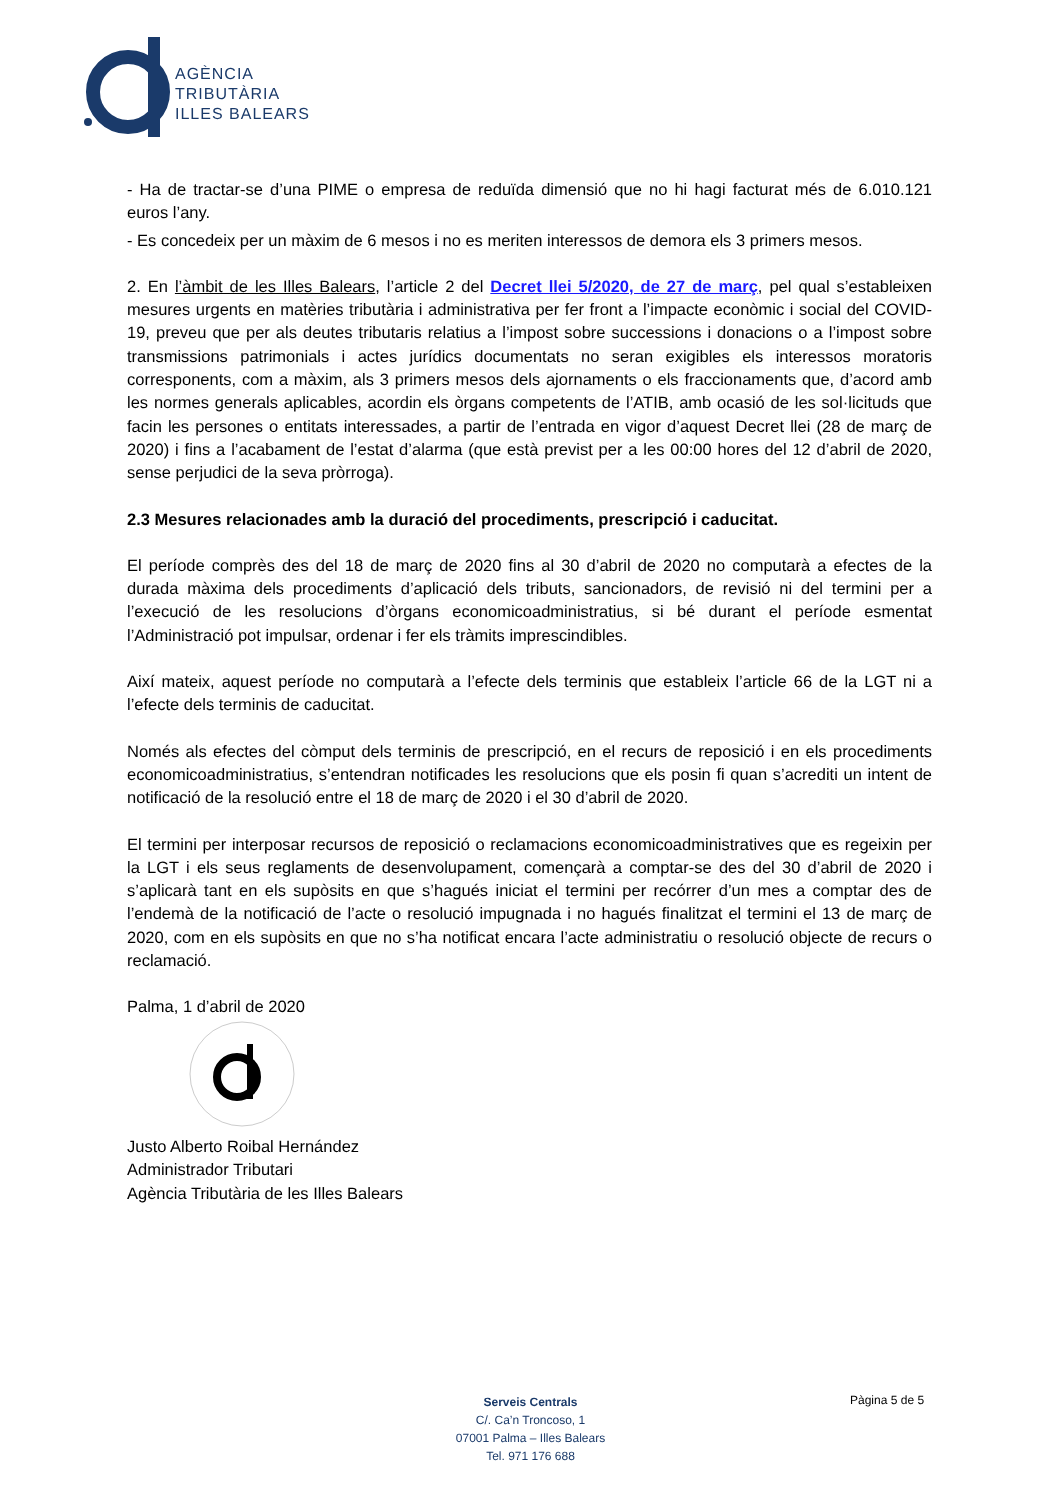AGÈNCIA
TRIBUTÀRIA
ILLES BALEARS
- Ha de tractar-se d’una PIME o empresa de reduïda dimensió que no hi hagi facturat més de 6.010.121 euros l’any.
- Es concedeix per un màxim de 6 mesos i no es meriten interessos de demora els 3 primers mesos.
2. En l’àmbit de les Illes Balears, l’article 2 del Decret llei 5/2020, de 27 de març, pel qual s’estableixen mesures urgents en matèries tributària i administrativa per fer front a l’impacte econòmic i social del COVID-19, preveu que per als deutes tributaris relatius a l’impost sobre successions i donacions o a l’impost sobre transmissions patrimonials i actes jurídics documentats no seran exigibles els interessos moratoris corresponents, com a màxim, als 3 primers mesos dels ajornaments o els fraccionaments que, d’acord amb les normes generals aplicables, acordin els òrgans competents de l’ATIB, amb ocasió de les sol·licituds que facin les persones o entitats interessades, a partir de l’entrada en vigor d’aquest Decret llei (28 de març de 2020) i fins a l’acabament de l’estat d’alarma (que està previst per a les 00:00 hores del 12 d’abril de 2020, sense perjudici de la seva pròrroga).
2.3 Mesures relacionades amb la duració del procediments, prescripció i caducitat.
El període comprès des del 18 de març de 2020 fins al 30 d’abril de 2020 no computarà a efectes de la durada màxima dels procediments d’aplicació dels tributs, sancionadors, de revisió ni del termini per a l’execució de les resolucions d’òrgans economicoadministratius, si bé durant el període esmentat l’Administració pot impulsar, ordenar i fer els tràmits imprescindibles.
Així mateix, aquest període no computarà a l’efecte dels terminis que estableix l’article 66 de la LGT ni a l’efecte dels terminis de caducitat.
Només als efectes del còmput dels terminis de prescripció, en el recurs de reposició i en els procediments economicoadministratius, s’entendran notificades les resolucions que els posin fi quan s’acrediti un intent de notificació de la resolució entre el 18 de març de 2020 i el 30 d’abril de 2020.
El termini per interposar recursos de reposició o reclamacions economicoadministratives que es regeixin per la LGT i els seus reglaments de desenvolupament, començarà a comptar-se des del 30 d’abril de 2020 i s’aplicarà tant en els supòsits en que s’hagués iniciat el termini per recórrer d’un mes a comptar des de l’endemà de la notificació de l’acte o resolució impugnada i no hagués finalitzat el termini el 13 de març de 2020, com en els supòsits en que no s’ha notificat encara l’acte administratiu o resolució objecte de recurs o reclamació.
Palma, 1 d’abril de 2020
Justo Alberto Roibal Hernández
Administrador Tributari
Agència Tributària de les Illes Balears
Serveis Centrals
C/. Ca’n Troncoso, 1
07001 Palma – Illes Balears
Tel. 971 176 688
Pàgina 5 de 5